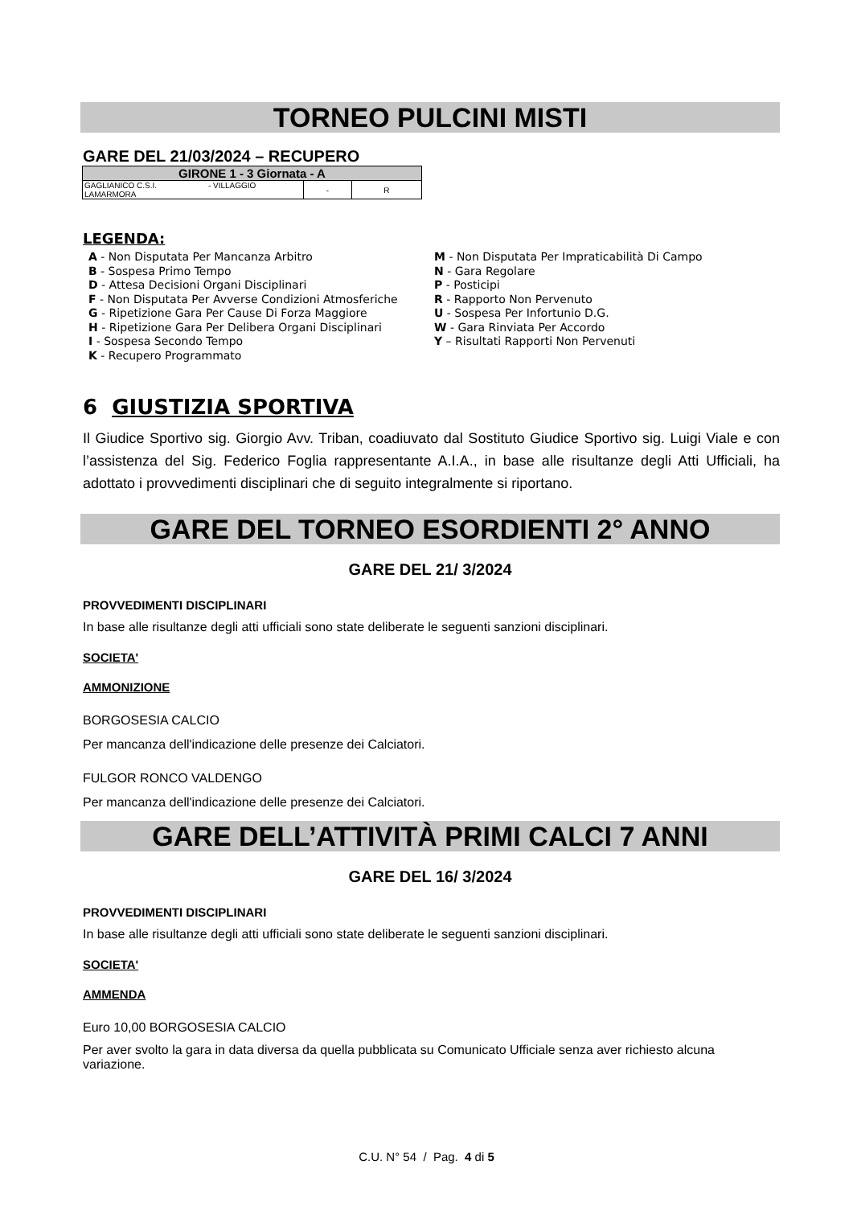TORNEO PULCINI MISTI
GARE DEL 21/03/2024 – RECUPERO
| GIRONE 1 - 3 Giornata - A | | |
| GAGLIANICO C.S.I. - VILLAGGIO LAMARMORA | - | R |
LEGENDA:
A - Non Disputata Per Mancanza Arbitro
B - Sospesa Primo Tempo
D - Attesa Decisioni Organi Disciplinari
F - Non Disputata Per Avverse Condizioni Atmosferiche
G - Ripetizione Gara Per Cause Di Forza Maggiore
H - Ripetizione Gara Per Delibera Organi Disciplinari
I - Sospesa Secondo Tempo
K - Recupero Programmato
M - Non Disputata Per Impraticabilità Di Campo
N - Gara Regolare
P - Posticipi
R - Rapporto Non Pervenuto
U - Sospesa Per Infortunio D.G.
W - Gara Rinviata Per Accordo
Y – Risultati Rapporti Non Pervenuti
6 GIUSTIZIA SPORTIVA
Il Giudice Sportivo sig. Giorgio Avv. Triban, coadiuvato dal Sostituto Giudice Sportivo sig. Luigi Viale e con l’assistenza del Sig. Federico Foglia rappresentante A.I.A., in base alle risultanze degli Atti Ufficiali, ha adottato i provvedimenti disciplinari che di seguito integralmente si riportano.
GARE DEL TORNEO ESORDIENTI 2° ANNO
GARE DEL 21/ 3/2024
PROVVEDIMENTI DISCIPLINARI
In base alle risultanze degli atti ufficiali sono state deliberate le seguenti sanzioni disciplinari.
SOCIETA'
AMMONIZIONE
BORGOSESIA CALCIO
Per mancanza dell'indicazione delle presenze dei Calciatori.
FULGOR RONCO VALDENGO
Per mancanza dell'indicazione delle presenze dei Calciatori.
GARE DELL’ATTIVITÀ PRIMI CALCI 7 ANNI
GARE DEL 16/ 3/2024
PROVVEDIMENTI DISCIPLINARI
In base alle risultanze degli atti ufficiali sono state deliberate le seguenti sanzioni disciplinari.
SOCIETA'
AMMENDA
Euro 10,00 BORGOSESIA CALCIO
Per aver svolto la gara in data diversa da quella pubblicata su Comunicato Ufficiale senza aver richiesto alcuna variazione.
C.U. N° 54 / Pag. 4 di 5